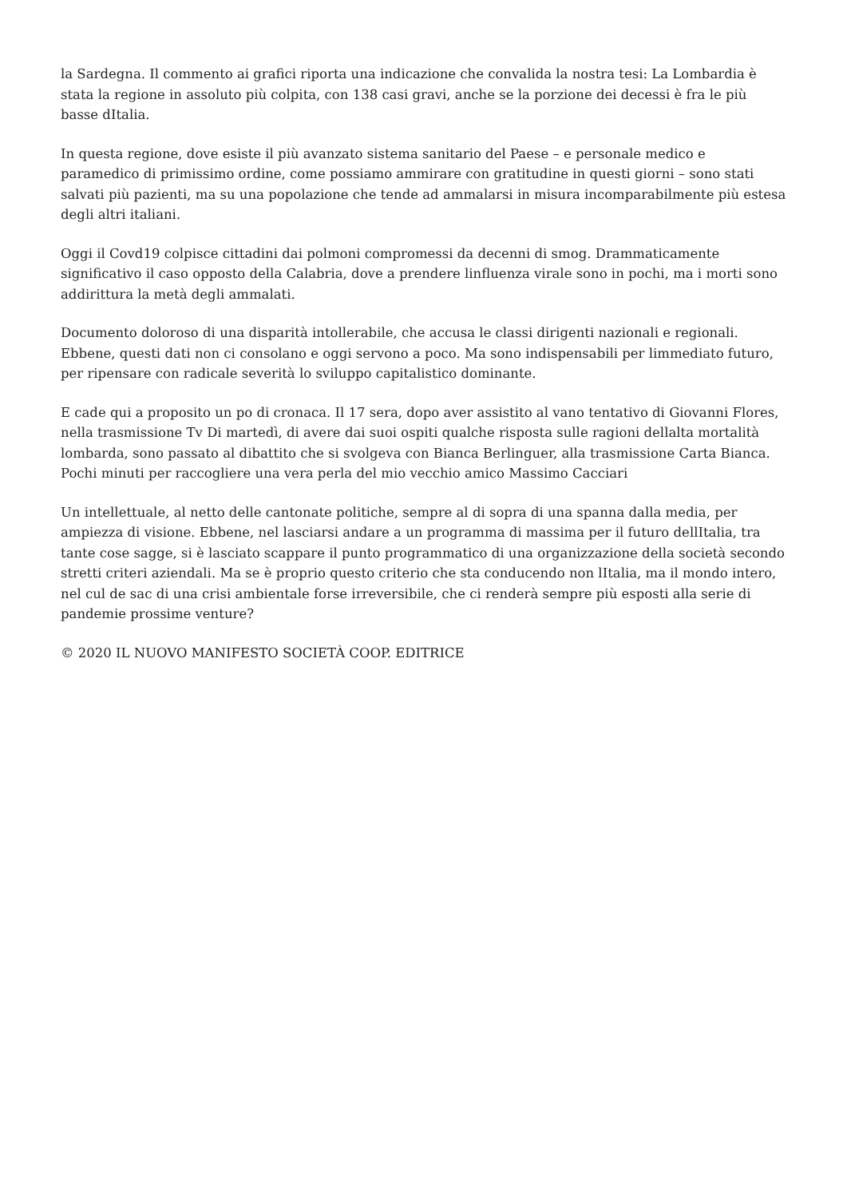la Sardegna. Il commento ai grafici riporta una indicazione che convalida la nostra tesi: La Lombardia è stata la regione in assoluto più colpita, con 138 casi gravi, anche se la porzione dei decessi è fra le più basse dItalia.
In questa regione, dove esiste il più avanzato sistema sanitario del Paese – e personale medico e paramedico di primissimo ordine, come possiamo ammirare con gratitudine in questi giorni – sono stati salvati più pazienti, ma su una popolazione che tende ad ammalarsi in misura incomparabilmente più estesa degli altri italiani.
Oggi il Covd19 colpisce cittadini dai polmoni compromessi da decenni di smog. Drammaticamente significativo il caso opposto della Calabria, dove a prendere linfluenza virale sono in pochi, ma i morti sono addirittura la metà degli ammalati.
Documento doloroso di una disparità intollerabile, che accusa le classi dirigenti nazionali e regionali. Ebbene, questi dati non ci consolano e oggi servono a poco. Ma sono indispensabili per limmediato futuro, per ripensare con radicale severità lo sviluppo capitalistico dominante.
E cade qui a proposito un po di cronaca. Il 17 sera, dopo aver assistito al vano tentativo di Giovanni Flores, nella trasmissione Tv Di martedì, di avere dai suoi ospiti qualche risposta sulle ragioni dellalta mortalità lombarda, sono passato al dibattito che si svolgeva con Bianca Berlinguer, alla trasmissione Carta Bianca. Pochi minuti per raccogliere una vera perla del mio vecchio amico Massimo Cacciari
Un intellettuale, al netto delle cantonate politiche, sempre al di sopra di una spanna dalla media, per ampiezza di visione. Ebbene, nel lasciarsi andare a un programma di massima per il futuro dellItalia, tra tante cose sagge, si è lasciato scappare il punto programmatico di una organizzazione della società secondo stretti criteri aziendali. Ma se è proprio questo criterio che sta conducendo non lItalia, ma il mondo intero, nel cul de sac di una crisi ambientale forse irreversibile, che ci renderà sempre più esposti alla serie di pandemie prossime venture?
© 2020 IL NUOVO MANIFESTO SOCIETÀ COOP. EDITRICE